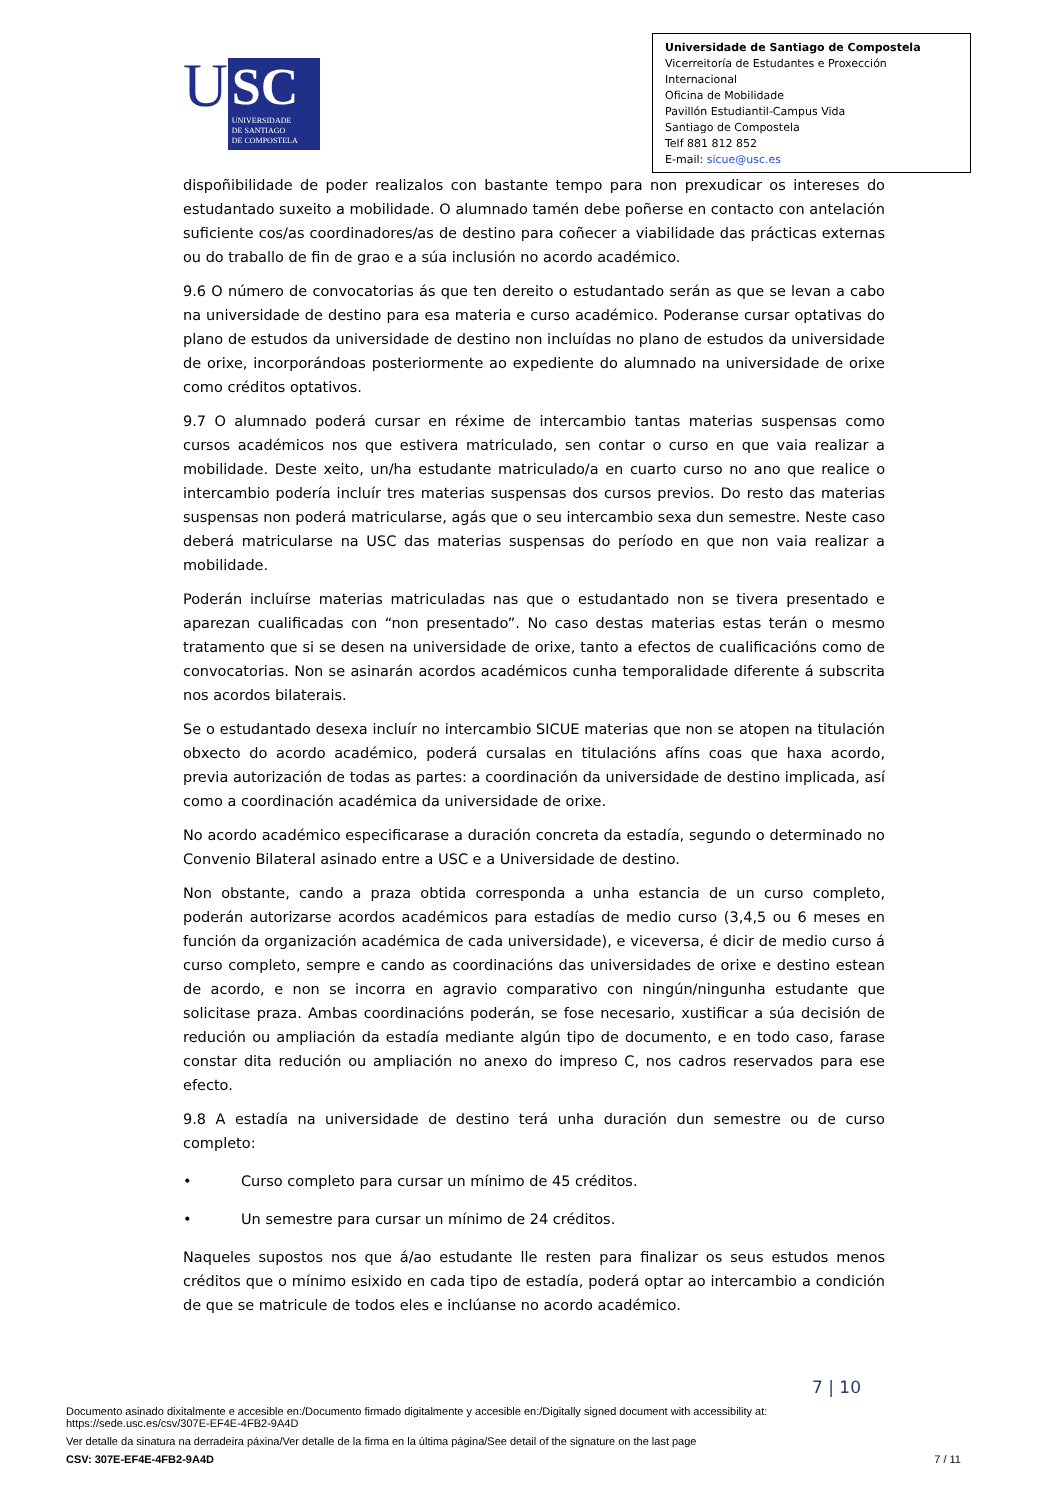U
SC
UNIVERSIDADE
DE SANTIAGO
DE COMPOSTELA
Universidade de Santiago de Compostela
Vicerreitoría de Estudantes e Proxección Internacional
Oficina de Mobilidade
Pavillón Estudiantil-Campus Vida
Santiago de Compostela
Telf 881 812 852
E-mail: sicue@usc.es
dispoñibilidade de poder realizalos con bastante tempo para non prexudicar os intereses do estudantado suxeito a mobilidade. O alumnado tamén debe poñerse en contacto con antelación suficiente cos/as coordinadores/as de destino para coñecer a viabilidade das prácticas externas ou do traballo de fin de grao e a súa inclusión no acordo académico.
9.6 O número de convocatorias ás que ten dereito o estudantado serán as que se levan a cabo na universidade de destino para esa materia e curso académico. Poderanse cursar optativas do plano de estudos da universidade de destino non incluídas no plano de estudos da universidade de orixe, incorporándoas posteriormente ao expediente do alumnado na universidade de orixe como créditos optativos.
9.7 O alumnado poderá cursar en réxime de intercambio tantas materias suspensas como cursos académicos nos que estivera matriculado, sen contar o curso en que vaia realizar a mobilidade. Deste xeito, un/ha estudante matriculado/a en cuarto curso no ano que realice o intercambio podería incluír tres materias suspensas dos cursos previos. Do resto das materias suspensas non poderá matricularse, agás que o seu intercambio sexa dun semestre. Neste caso deberá matricularse na USC das materias suspensas do período en que non vaia realizar a mobilidade.
Poderán incluírse materias matriculadas nas que o estudantado non se tivera presentado e aparezan cualificadas con “non presentado”. No caso destas materias estas terán o mesmo tratamento que si se desen na universidade de orixe, tanto a efectos de cualificacións como de convocatorias. Non se asinarán acordos académicos cunha temporalidade diferente á subscrita nos acordos bilaterais.
Se o estudantado desexa incluír no intercambio SICUE materias que non se atopen na titulación obxecto do acordo académico, poderá cursalas en titulacións afíns coas que haxa acordo, previa autorización de todas as partes: a coordinación da universidade de destino implicada, así como a coordinación académica da universidade de orixe.
No acordo académico especificarase a duración concreta da estadía, segundo o determinado no Convenio Bilateral asinado entre a USC e a Universidade de destino.
Non obstante, cando a praza obtida corresponda a unha estancia de un curso completo, poderán autorizarse acordos académicos para estadías de medio curso (3,4,5 ou 6 meses en función da organización académica de cada universidade), e viceversa, é dicir de medio curso á curso completo, sempre e cando as coordinacións das universidades de orixe e destino estean de acordo, e non se incorra en agravio comparativo con ningún/ningunha estudante que solicitase praza. Ambas coordinacións poderán, se fose necesario, xustificar a súa decisión de redución ou ampliación da estadía mediante algún tipo de documento, e en todo caso, farase constar dita redución ou ampliación no anexo do impreso C, nos cadros reservados para ese efecto.
9.8 A estadía na universidade de destino terá unha duración dun semestre ou de curso completo:
• Curso completo para cursar un mínimo de 45 créditos.
• Un semestre para cursar un mínimo de 24 créditos.
Naqueles supostos nos que á/ao estudante lle resten para finalizar os seus estudos menos créditos que o mínimo esixido en cada tipo de estadía, poderá optar ao intercambio a condición de que se matricule de todos eles e inclúanse no acordo académico.
7 | 10
Documento asinado dixitalmente e accesible en:/Documento firmado digitalmente y accesible en:/Digitally signed document with accessibility at:
https://sede.usc.es/csv/307E-EF4E-4FB2-9A4D
Ver detalle da sinatura na derradeira páxina/Ver detalle de la firma en la última página/See detail of the signature on the last page
CSV: 307E-EF4E-4FB2-9A4D 7 / 11